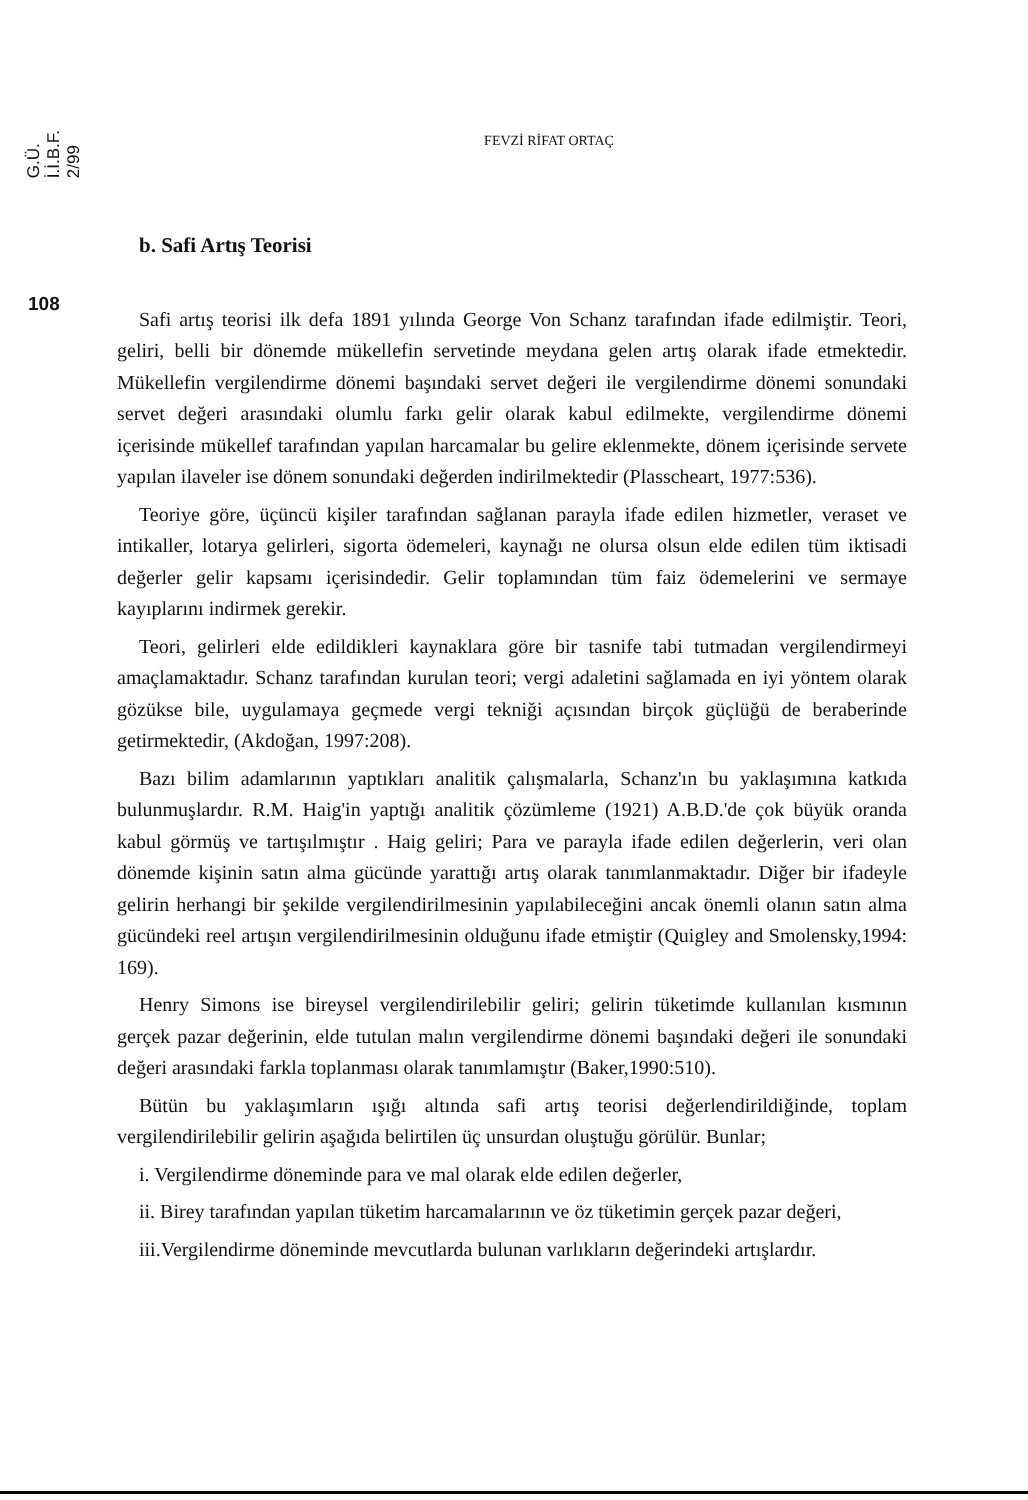G.Ü. İ.İ.B.F. 2/99
108
FEVZİ RİFAT ORTAÇ
b. Safi Artış Teorisi
Safi artış teorisi ilk defa 1891 yılında George Von Schanz tarafından ifade edilmiştir. Teori, geliri, belli bir dönemde mükellefin servetinde meydana gelen artış olarak ifade etmektedir. Mükellefin vergilendirme dönemi başındaki servet değeri ile vergilendirme dönemi sonundaki servet değeri arasındaki olumlu farkı gelir olarak kabul edilmekte, vergilendirme dönemi içerisinde mükellef tarafından yapılan harcamalar bu gelire eklenmekte, dönem içerisinde servete yapılan ilaveler ise dönem sonundaki değerden indirilmektedir (Plasscheart, 1977:536).
Teoriye göre, üçüncü kişiler tarafından sağlanan parayla ifade edilen hizmetler, veraset ve intikaller, lotarya gelirleri, sigorta ödemeleri, kaynağı ne olursa olsun elde edilen tüm iktisadi değerler gelir kapsamı içerisindedir. Gelir toplamından tüm faiz ödemelerini ve sermaye kayıplarını indirmek gerekir.
Teori, gelirleri elde edildikleri kaynaklara göre bir tasnife tabi tutmadan vergilendirmeyi amaçlamaktadır. Schanz tarafından kurulan teori; vergi adaletini sağlamada en iyi yöntem olarak gözükse bile, uygulamaya geçmede vergi tekniği açısından birçok güçlüğü de beraberinde getirmektedir, (Akdoğan, 1997:208).
Bazı bilim adamlarının yaptıkları analitik çalışmalarla, Schanz'ın bu yaklaşımına katkıda bulunmuşlardır. R.M. Haig'in yaptığı analitik çözümleme (1921) A.B.D.'de çok büyük oranda kabul görmüş ve tartışılmıştır . Haig geliri; Para ve parayla ifade edilen değerlerin, veri olan dönemde kişinin satın alma gücünde yarattığı artış olarak tanımlanmaktadır. Diğer bir ifadeyle gelirin herhangi bir şekilde vergilendirilmesinin yapılabileceğini ancak önemli olanın satın alma gücündeki reel artışın vergilendirilmesinin olduğunu ifade etmiştir (Quigley and Smolensky,1994: 169).
Henry Simons ise bireysel vergilendirilebilir geliri; gelirin tüketimde kullanılan kısmının gerçek pazar değerinin, elde tutulan malın vergilendirme dönemi başındaki değeri ile sonundaki değeri arasındaki farkla toplanması olarak tanımlamıştır (Baker,1990:510).
Bütün bu yaklaşımların ışığı altında safi artış teorisi değerlendirildiğinde, toplam vergilendirilebilir gelirin aşağıda belirtilen üç unsurdan oluştuğu görülür. Bunlar;
i. Vergilendirme döneminde para ve mal olarak elde edilen değerler,
ii. Birey tarafından yapılan tüketim harcamalarının ve öz tüketimin gerçek pazar değeri,
iii.Vergilendirme döneminde mevcutlarda bulunan varlıkların değerindeki artışlardır.